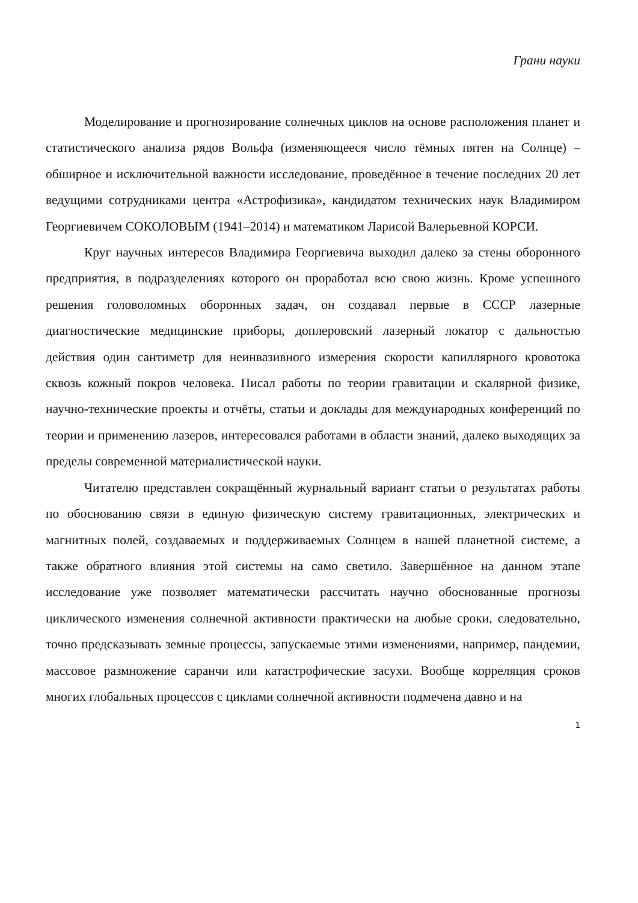Грани науки
Моделирование и прогнозирование солнечных циклов на основе расположения планет и статистического анализа рядов Вольфа (изменяющееся число тёмных пятен на Солнце) – обширное и исключительной важности исследование, проведённое в течение последних 20 лет ведущими сотрудниками центра «Астрофизика», кандидатом технических наук Владимиром Георгиевичем СОКОЛОВЫМ (1941–2014) и математиком Ларисой Валерьевной КОРСИ.
Круг научных интересов Владимира Георгиевича выходил далеко за стены оборонного предприятия, в подразделениях которого он проработал всю свою жизнь. Кроме успешного решения головоломных оборонных задач, он создавал первые в СССР лазерные диагностические медицинские приборы, доплеровский лазерный локатор с дальностью действия один сантиметр для неинвазивного измерения скорости капиллярного кровотока сквозь кожный покров человека. Писал работы по теории гравитации и скалярной физике, научно-технические проекты и отчёты, статьи и доклады для международных конференций по теории и применению лазеров, интересовался работами в области знаний, далеко выходящих за пределы современной материалистической науки.
Читателю представлен сокращённый журнальный вариант статьи о результатах работы по обоснованию связи в единую физическую систему гравитационных, электрических и магнитных полей, создаваемых и поддерживаемых Солнцем в нашей планетной системе, а также обратного влияния этой системы на само светило. Завершённое на данном этапе исследование уже позволяет математически рассчитать научно обоснованные прогнозы циклического изменения солнечной активности практически на любые сроки, следовательно, точно предсказывать земные процессы, запускаемые этими изменениями, например, пандемии, массовое размножение саранчи или катастрофические засухи. Вообще корреляция сроков многих глобальных процессов с циклами солнечной активности подмечена давно и на
1